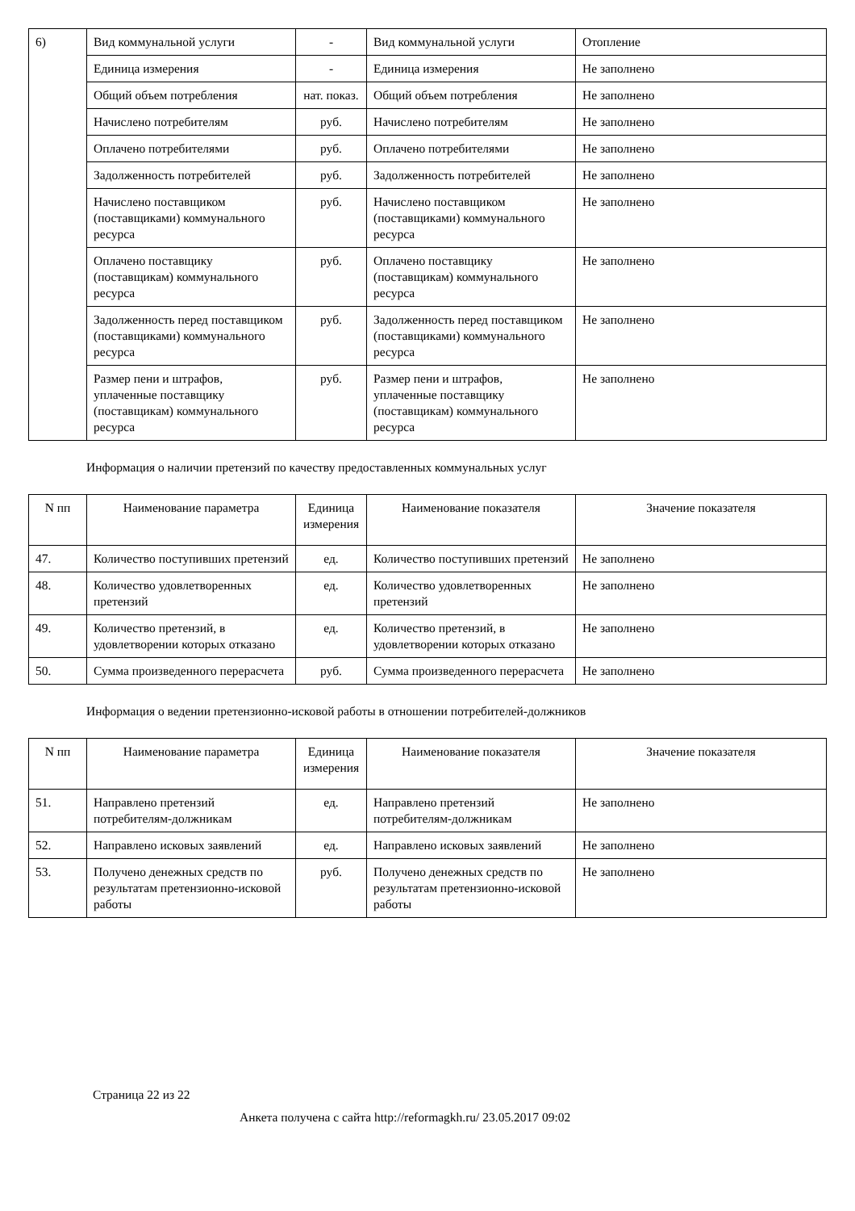| 6) | Вид коммунальной услуги | - | Вид коммунальной услуги | Отопление |
| | Единица измерения | - | Единица измерения | Не заполнено |
| | Общий объем потребления | нат. показ. | Общий объем потребления | Не заполнено |
| | Начислено потребителям | руб. | Начислено потребителям | Не заполнено |
| | Оплачено потребителями | руб. | Оплачено потребителями | Не заполнено |
| | Задолженность потребителей | руб. | Задолженность потребителей | Не заполнено |
| | Начислено поставщиком (поставщиками) коммунального ресурса | руб. | Начислено поставщиком (поставщиками) коммунального ресурса | Не заполнено |
| | Оплачено поставщику (поставщикам) коммунального ресурса | руб. | Оплачено поставщику (поставщикам) коммунального ресурса | Не заполнено |
| | Задолженность перед поставщиком (поставщиками) коммунального ресурса | руб. | Задолженность перед поставщиком (поставщиками) коммунального ресурса | Не заполнено |
| | Размер пени и штрафов, уплаченные поставщику (поставщикам) коммунального ресурса | руб. | Размер пени и штрафов, уплаченные поставщику (поставщикам) коммунального ресурса | Не заполнено |
Информация о наличии претензий по качеству предоставленных коммунальных услуг
| N пп | Наименование параметра | Единица измерения | Наименование показателя | Значение показателя |
| --- | --- | --- | --- | --- |
| 47. | Количество поступивших претензий | ед. | Количество поступивших претензий | Не заполнено |
| 48. | Количество удовлетворенных претензий | ед. | Количество удовлетворенных претензий | Не заполнено |
| 49. | Количество претензий, в удовлетворении которых отказано | ед. | Количество претензий, в удовлетворении которых отказано | Не заполнено |
| 50. | Сумма произведенного перерасчета | руб. | Сумма произведенного перерасчета | Не заполнено |
Информация о ведении претензионно-исковой работы в отношении потребителей-должников
| N пп | Наименование параметра | Единица измерения | Наименование показателя | Значение показателя |
| --- | --- | --- | --- | --- |
| 51. | Направлено претензий потребителям-должникам | ед. | Направлено претензий потребителям-должникам | Не заполнено |
| 52. | Направлено исковых заявлений | ед. | Направлено исковых заявлений | Не заполнено |
| 53. | Получено денежных средств по результатам претензионно-исковой работы | руб. | Получено денежных средств по результатам претензионно-исковой работы | Не заполнено |
Страница 22 из 22
Анкета получена с сайта http://reformagkh.ru/ 23.05.2017 09:02